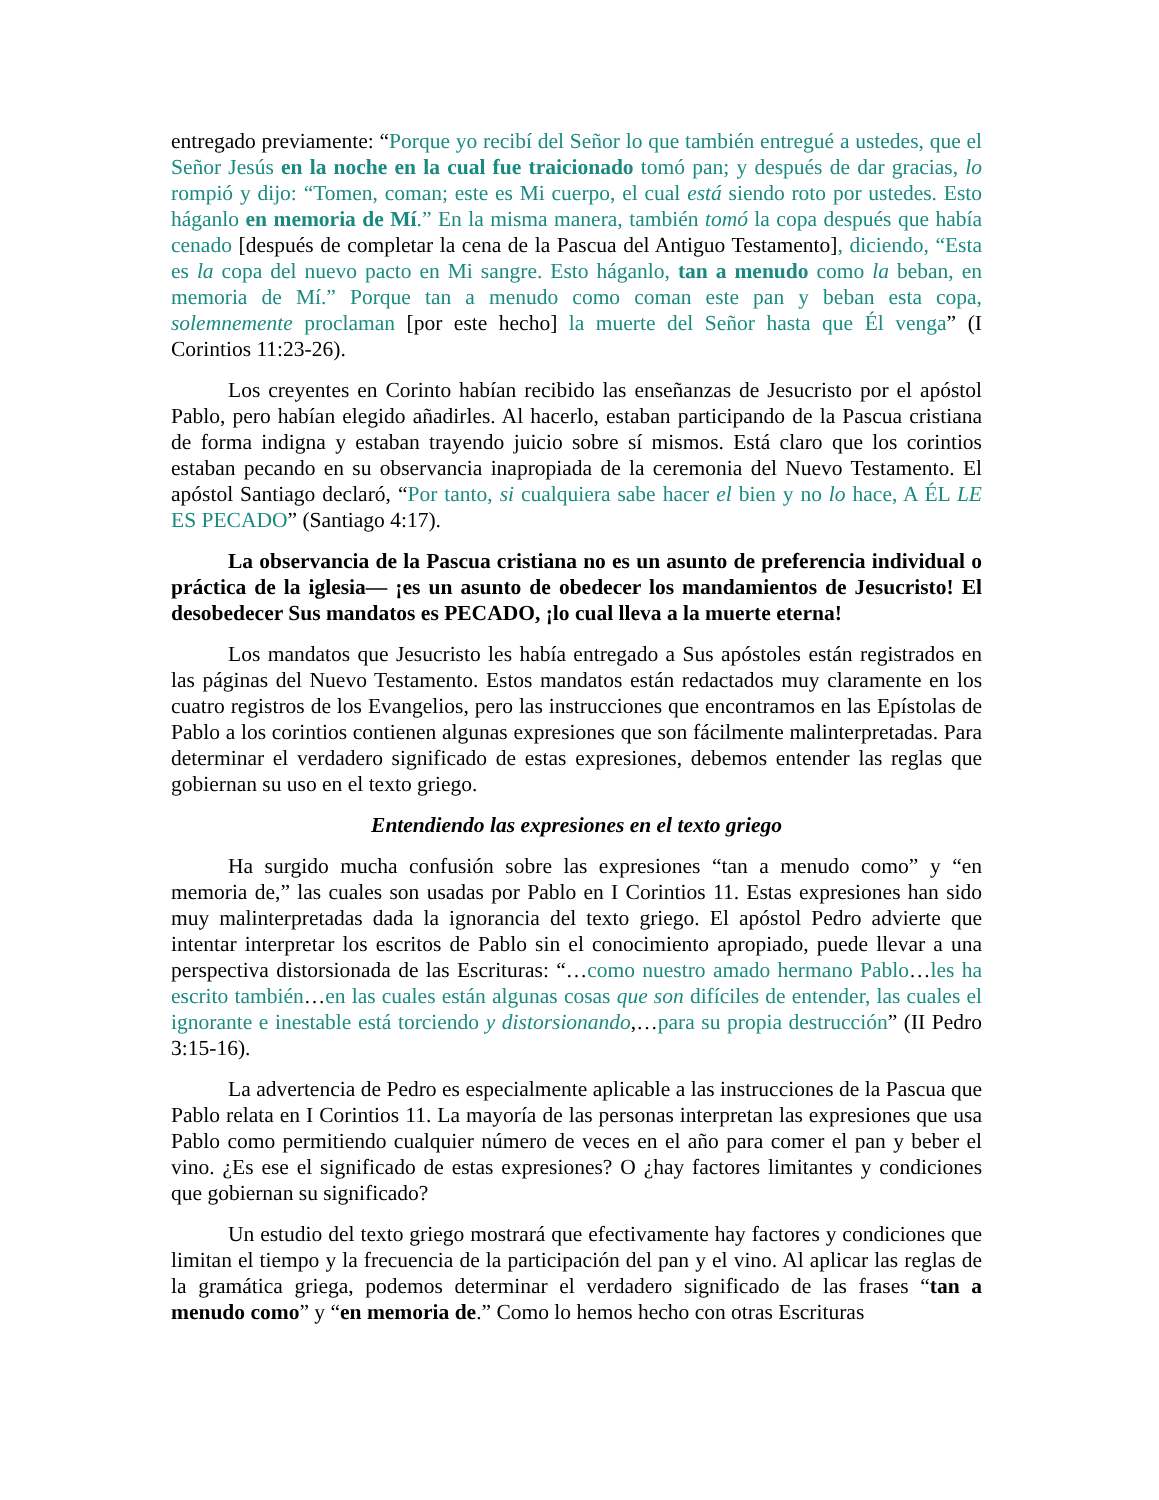entregado previamente: “Porque yo recibí del Señor lo que también entregué a ustedes, que el Señor Jesús en la noche en la cual fue traicionado tomó pan; y después de dar gracias, lo rompió y dijo: “Tomen, coman; este es Mi cuerpo, el cual está siendo roto por ustedes. Esto háganlo en memoria de Mí.” En la misma manera, también tomó la copa después que había cenado [después de completar la cena de la Pascua del Antiguo Testamento], diciendo, “Esta es la copa del nuevo pacto en Mi sangre. Esto háganlo, tan a menudo como la beban, en memoria de Mí.” Porque tan a menudo como coman este pan y beban esta copa, solemnemente proclaman [por este hecho] la muerte del Señor hasta que Él venga” (I Corintios 11:23-26).
Los creyentes en Corinto habían recibido las enseñanzas de Jesucristo por el apóstol Pablo, pero habían elegido añadirles. Al hacerlo, estaban participando de la Pascua cristiana de forma indigna y estaban trayendo juicio sobre sí mismos. Está claro que los corintios estaban pecando en su observancia inapropiada de la ceremonia del Nuevo Testamento. El apóstol Santiago declaró, “Por tanto, si cualquiera sabe hacer el bien y no lo hace, A ÉL LE ES PECADO” (Santiago 4:17).
La observancia de la Pascua cristiana no es un asunto de preferencia individual o práctica de la iglesia— ¡es un asunto de obedecer los mandamientos de Jesucristo! El desobedecer Sus mandatos es PECADO, ¡lo cual lleva a la muerte eterna!
Los mandatos que Jesucristo les había entregado a Sus apóstoles están registrados en las páginas del Nuevo Testamento. Estos mandatos están redactados muy claramente en los cuatro registros de los Evangelios, pero las instrucciones que encontramos en las Epístolas de Pablo a los corintios contienen algunas expresiones que son fácilmente malinterpretadas. Para determinar el verdadero significado de estas expresiones, debemos entender las reglas que gobiernan su uso en el texto griego.
Entendiendo las expresiones en el texto griego
Ha surgido mucha confusión sobre las expresiones “tan a menudo como” y “en memoria de,” las cuales son usadas por Pablo en I Corintios 11. Estas expresiones han sido muy malinterpretadas dada la ignorancia del texto griego. El apóstol Pedro advierte que intentar interpretar los escritos de Pablo sin el conocimiento apropiado, puede llevar a una perspectiva distorsionada de las Escrituras: “…como nuestro amado hermano Pablo…les ha escrito también…en las cuales están algunas cosas que son difíciles de entender, las cuales el ignorante e inestable está torciendo y distorsionando,…para su propia destrucción” (II Pedro 3:15-16).
La advertencia de Pedro es especialmente aplicable a las instrucciones de la Pascua que Pablo relata en I Corintios 11. La mayoría de las personas interpretan las expresiones que usa Pablo como permitiendo cualquier número de veces en el año para comer el pan y beber el vino. ¿Es ese el significado de estas expresiones? O ¿hay factores limitantes y condiciones que gobiernan su significado?
Un estudio del texto griego mostrará que efectivamente hay factores y condiciones que limitan el tiempo y la frecuencia de la participación del pan y el vino. Al aplicar las reglas de la gramática griega, podemos determinar el verdadero significado de las frases “tan a menudo como” y “en memoria de.” Como lo hemos hecho con otras Escrituras